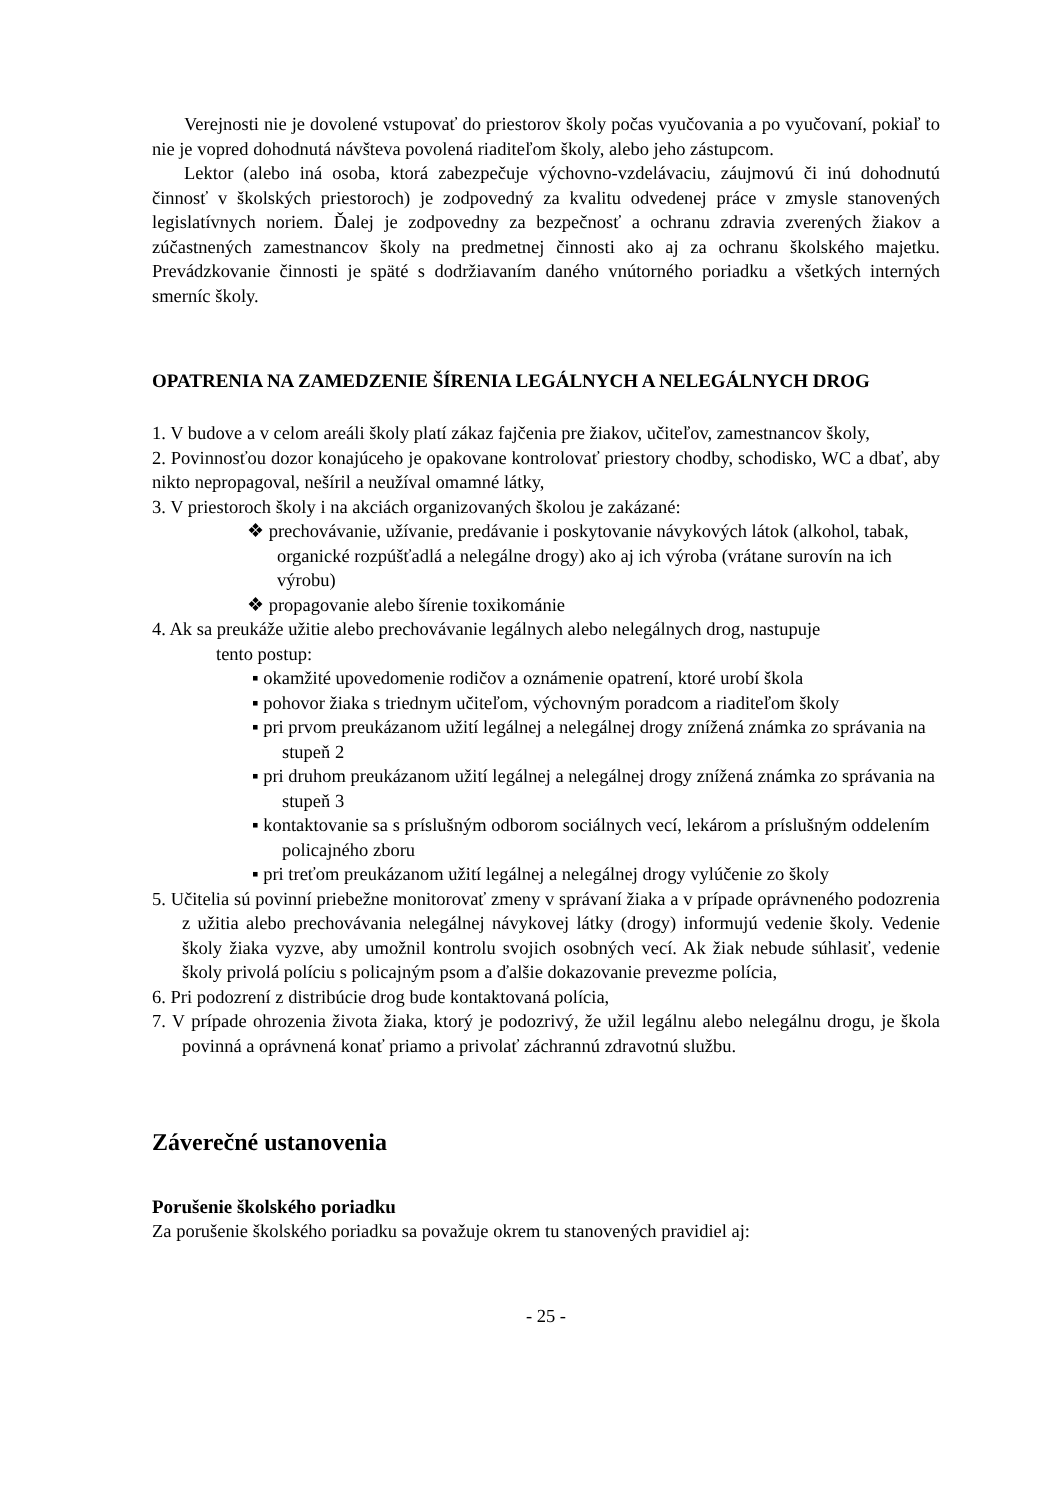Verejnosti nie je dovolené vstupovať do priestorov školy počas vyučovania a po vyučovaní, pokiaľ to nie je vopred dohodnutá návšteva povolená riaditeľom školy, alebo jeho zástupcom.
Lektor (alebo iná osoba, ktorá zabezpečuje výchovno-vzdelávaciu, záujmovú či inú dohodnutú činnosť v školských priestoroch) je zodpovedný za kvalitu odvedenej práce v zmysle stanovených legislatívnych noriem. Ďalej je zodpovedny za bezpečnosť a ochranu zdravia zverených žiakov a zúčastnených zamestnancov školy na predmetnej činnosti ako aj za ochranu školského majetku. Prevádzkovanie činnosti je späté s dodržiavaním daného vnútorného poriadku a všetkých interných smerníc školy.
OPATRENIA NA ZAMEDZENIE ŠÍRENIA LEGÁLNYCH A NELEGÁLNYCH DROG
1. V budove a v celom areáli školy platí zákaz fajčenia pre žiakov, učiteľov, zamestnancov školy,
2. Povinnosťou dozor konajúceho je opakovane kontrolovať priestory chodby, schodisko, WC a dbať, aby nikto nepropagoval, nešíril a neužíval omamné látky,
3. V priestoroch školy i na akciách organizovaných školou je zakázané:
❖ prechovávanie, užívanie, predávanie i poskytovanie návykových látok (alkohol, tabak, organické rozpúšťadlá a nelegálne drogy) ako aj ich výroba (vrátane surovín na ich výrobu)
❖ propagovanie alebo šírenie toxikománie
4. Ak sa preukáže užitie alebo prechovávanie legálnych alebo nelegálnych drog, nastupuje
tento postup:
▪ okamžité upovedomenie rodičov a oznámenie opatrení, ktoré urobí škola
▪ pohovor žiaka s triednym učiteľom, výchovným poradcom a riaditeľom školy
▪ pri prvom preukázanom užití legálnej a nelegálnej drogy znížená známka zo správania na stupeň 2
▪ pri druhom preukázanom užití legálnej a nelegálnej drogy znížená známka zo správania na stupeň 3
▪ kontaktovanie sa s príslušným odborom sociálnych vecí, lekárom a príslušným oddelením policajného zboru
▪ pri treťom preukázanom užití legálnej a nelegálnej drogy vylúčenie zo školy
5. Učitelia sú povinní priebežne monitorovať zmeny v správaní žiaka a v prípade oprávneného podozrenia z užitia alebo prechovávania nelegálnej návykovej látky (drogy) informujú vedenie školy. Vedenie školy žiaka vyzve, aby umožnil kontrolu svojich osobných vecí. Ak žiak nebude súhlasiť, vedenie školy privolá políciu s policajným psom a ďalšie dokazovanie prevezme polícia,
6. Pri podozrení z distribúcie drog bude kontaktovaná polícia,
7. V prípade ohrozenia života žiaka, ktorý je podozrivý, že užil legálnu alebo nelegálnu drogu, je škola povinná a oprávnená konať priamo a privolať záchrannú zdravotnú službu.
Záverečné ustanovenia
Porušenie školského poriadku
Za porušenie školského poriadku sa považuje okrem tu stanovených pravidiel aj:
- 25 -